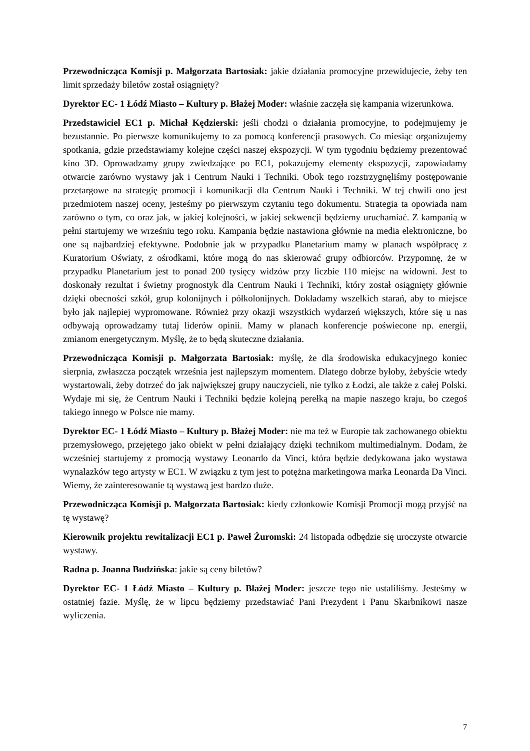Przewodnicząca Komisji p. Małgorzata Bartosiak: jakie działania promocyjne przewidujecie, żeby ten limit sprzedaży biletów został osiągnięty?
Dyrektor EC- 1 Łódź Miasto – Kultury p. Błażej Moder: właśnie zaczęła się kampania wizerunkowa.
Przedstawiciel EC1 p. Michał Kędzierski: jeśli chodzi o działania promocyjne, to podejmujemy je bezustannie. Po pierwsze komunikujemy to za pomocą konferencji prasowych. Co miesiąc organizujemy spotkania, gdzie przedstawiamy kolejne części naszej ekspozycji. W tym tygodniu będziemy prezentować kino 3D. Oprowadzamy grupy zwiedzające po EC1, pokazujemy elementy ekspozycji, zapowiadamy otwarcie zarówno wystawy jak i Centrum Nauki i Techniki. Obok tego rozstrzygnęliśmy postępowanie przetargowe na strategię promocji i komunikacji dla Centrum Nauki i Techniki. W tej chwili ono jest przedmiotem naszej oceny, jesteśmy po pierwszym czytaniu tego dokumentu. Strategia ta opowiada nam zarówno o tym, co oraz jak, w jakiej kolejności, w jakiej sekwencji będziemy uruchamiać. Z kampanią w pełni startujemy we wrześniu tego roku. Kampania będzie nastawiona głównie na media elektroniczne, bo one są najbardziej efektywne. Podobnie jak w przypadku Planetarium mamy w planach współpracę z Kuratorium Oświaty, z ośrodkami, które mogą do nas skierować grupy odbiorców. Przypomnę, że w przypadku Planetarium jest to ponad 200 tysięcy widzów przy liczbie 110 miejsc na widowni. Jest to doskonały rezultat i świetny prognostyk dla Centrum Nauki i Techniki, który został osiągnięty głównie dzięki obecności szkół, grup kolonijnych i półkolonijnych. Dokładamy wszelkich starań, aby to miejsce było jak najlepiej wypromowane. Również przy okazji wszystkich wydarzeń większych, które się u nas odbywają oprowadzamy tutaj liderów opinii. Mamy w planach konferencje poświecone np. energii, zmianom energetycznym. Myślę, że to będą skuteczne działania.
Przewodnicząca Komisji p. Małgorzata Bartosiak: myślę, że dla środowiska edukacyjnego koniec sierpnia, zwłaszcza początek września jest najlepszym momentem. Dlatego dobrze byłoby, żebyście wtedy wystartowali, żeby dotrzeć do jak największej grupy nauczycieli, nie tylko z Łodzi, ale także z całej Polski. Wydaje mi się, że Centrum Nauki i Techniki będzie kolejną perełką na mapie naszego kraju, bo czegoś takiego innego w Polsce nie mamy.
Dyrektor EC- 1 Łódź Miasto – Kultury p. Błażej Moder: nie ma też w Europie tak zachowanego obiektu przemysłowego, przejętego jako obiekt w pełni działający dzięki technikom multimedialnym. Dodam, że wcześniej startujemy z promocją wystawy Leonardo da Vinci, która będzie dedykowana jako wystawa wynalazków tego artysty w EC1. W związku z tym jest to potężna marketingowa marka Leonarda Da Vinci. Wiemy, że zainteresowanie tą wystawą jest bardzo duże.
Przewodnicząca Komisji p. Małgorzata Bartosiak: kiedy członkowie Komisji Promocji mogą przyjść na tę wystawę?
Kierownik projektu rewitalizacji EC1 p. Paweł Żuromski: 24 listopada odbędzie się uroczyste otwarcie wystawy.
Radna p. Joanna Budzińska: jakie są ceny biletów?
Dyrektor EC- 1 Łódź Miasto – Kultury p. Błażej Moder: jeszcze tego nie ustaliliśmy. Jesteśmy w ostatniej fazie. Myślę, że w lipcu będziemy przedstawiać Pani Prezydent i Panu Skarbnikowi nasze wyliczenia.
7